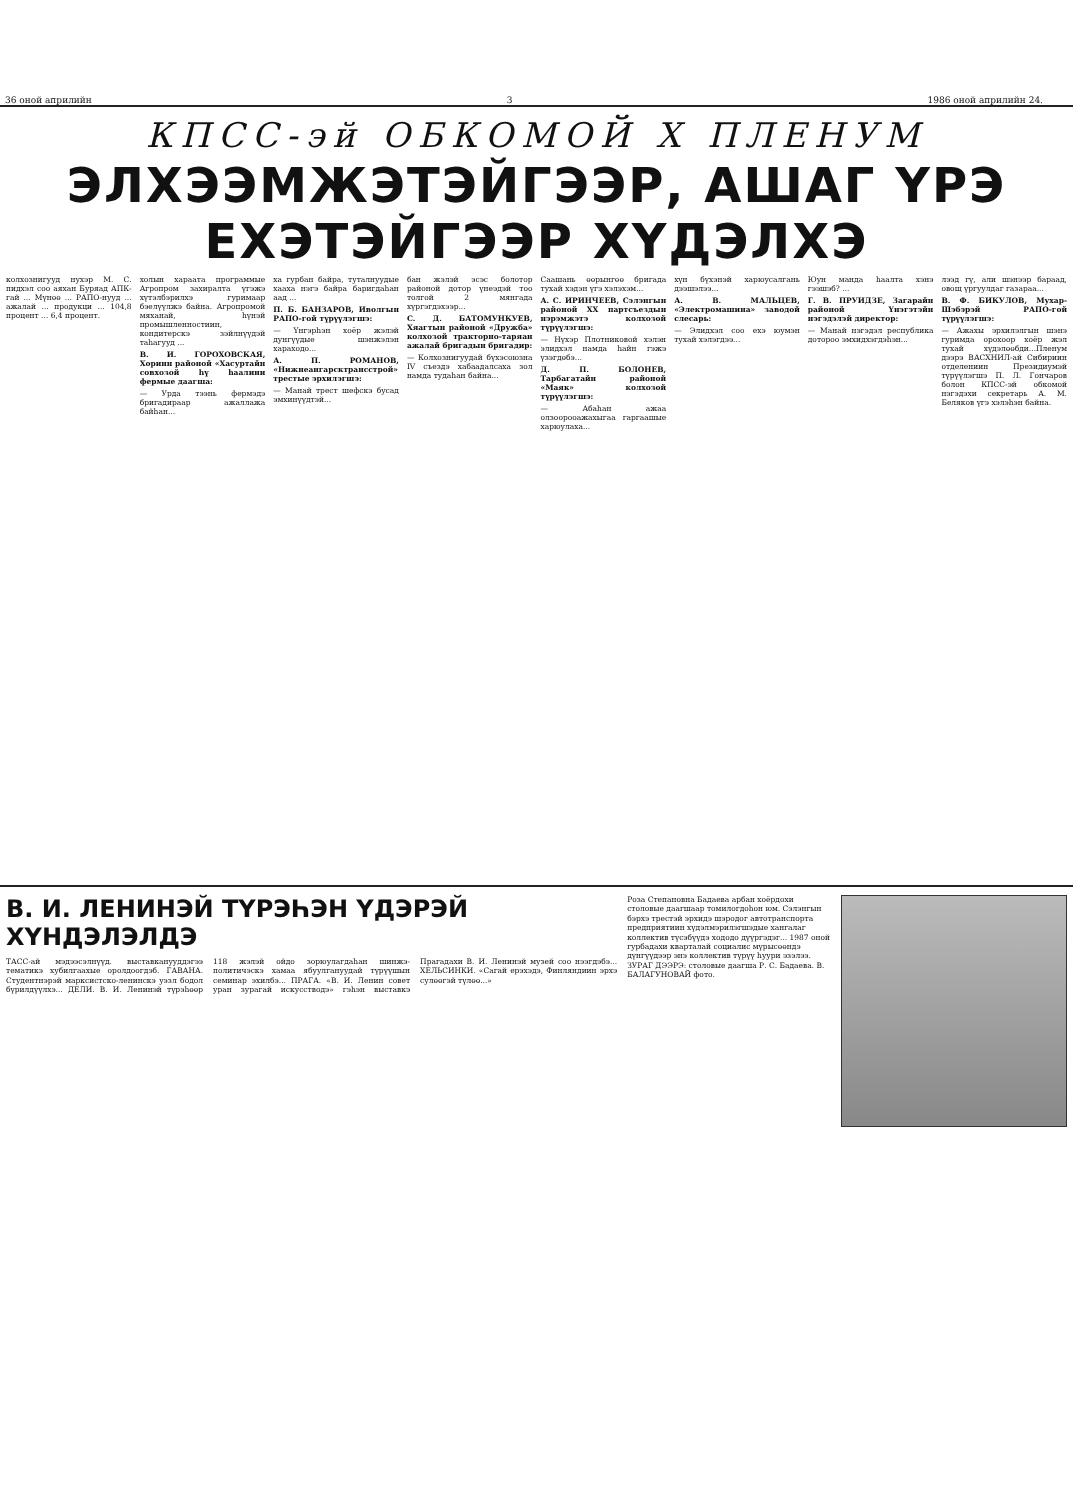36 оной априлийн 3 1986 оной априлийн 24.
КПСС-эй ОБКОМОЙ Х ПЛЕНУМ
ЭЛХЭЭМЖЭТЭЙГЭЭР, АШАГ ҮРЭ ЕХЭТЭЙГЭЭР ХҮДЭЛХЭ
колхознигууд нухэр М. С. пидхэл соо аяхан Буряад АПК-гай ... Мүнөө ... РАПО-нууд ... ажалай ... продукци ... 104,8 процент ... 6,4 процент.
холын хараата программые Агропром захиралта үгэжэ хүтэлбэрилхэ гуримаар бэелүүлжэ байна. Агропромой мяханай, һүнэй промышленностиин, кондитерскэ зэйлнүүдэй таһагууд ...
В. И. ГОРОХОВСКАЯ, Хоринн районой «Хасуртайн совхозой һү һаалини фермые даагша:
— Урда тээнь фермэдэ бригадираар ажаллажа байһан...
ха гурбан байра, туталнуудые хааха нэгэ байра баригдаһан аад ...
П. Б. БАНЗАРОВ, Иволгын РАПО-гой түрүүлэгшэ:
— Үнгэрһэн хоёр жэлэй дунгүүдые шэнжэлэн хараходо...
А. П. РОМАНОВ, «Нижнеангарсктрансстрой» трестые эрхилэгшэ:
— Манай трест шефскэ бусад эмхинүүдтэй...
бан жэлэй эсэс болотор районой дотор үнеэдэй тоо толгой 2 мянгада хүргэгдэхээр...
С. Д. БАТОМУНКУЕВ, Хяагтын районой «Дружба» колхозой тракторно-таряан ажалай бригадын бригадир:
— Колхознигуудай бүхэсоюзна IV съездэ хабаадалсаха зол намда тудаһан байна...
Саашань өөрынгөө бригада тухай хэдэн үгэ хэлэхэм...
А. С. ИРИНЧЕЕВ, Сэлэнгын районой XX партсъездын нэрэмжэтэ колхозой түрүүлэгшэ:
— Нүхэр Плотниковой хэлэн элидхэл намда һайн гэжэ үзэгдөбэ...
Д. П. БОЛОНЕВ, Тарбагатайн районой «Маяк» колхозой түрүүлэгшэ:
— Абаһан ажаа олзоорооажахыгаа гаргаашые харюулаха...
хүн бүхэнэй харюусалгань дээшэлээ...
А. В. МАЛЬЦЕВ, «Электромашина» заводой слесарь:
— Элидхэл соо ехэ юумэн тухай хэлэгдээ...
Юун манда һаалта хэнэ гээшэб? ...
Г. В. ПРУИДЗЕ, Загарайн районой Үнэгэтэйн нэгэдэлэй директор:
— Манай нэгэдэл республика дотороо эмхидхэгдэһэн...
лээд гү, али шэнээр бараад, овощ үргуулдаг газараа...
В. Ф. БИКУЛОВ, Мухар-Шэбэрэй РАПО-гой түрүүлэгшэ:
— Ажахы эрхилэлгын шэнэ гуримда орохоор хоёр жэл тухай хүдэлөөбди...Пленум дээрэ ВАСХНИЛ-ай Сибириин отделениин Президиумэй түрүүлэгшэ П. Л. Гончаров болон КПСС-эй обкомой нэгэдэхи секретарь А. М. Беляков үгэ хэлэһэн байна.
В. И. ЛЕНИНЭЙ ТҮРЭҺЭН ҮДЭРЭЙ ХҮНДЭЛЭЛДЭ
ТАСС-ай мэдээсэлнүүд. выставканууддэгээ тематикэ хубилгаахые оролдоогдэб. ГАВАНА. Студентнэрэй марксистско-ленинскэ уэзл бодол бүрилдүүлхэ... ДЕЛИ. В. И. Ленинэй түрэһөөр 118 жэлэй ойдо зорюулагдаһан шинжэ-политичэскэ хамаа ябуулгануудай түрүүшын семинар эхилбэ... ПРАГА. «В. И. Ленин совет уран зурагай искусстводэ» гэһэн выставкэ Прагадахи В. И. Ленинэй музей соо нээгдэбэ... ХЕЛЬСИНКИ. «Сагай ерэхэдэ, Финляндиин эрхэ сулөөгэй түлөө...»
Роза Степановна Бадаева арбан хоёрдохи столовые даагшаар томилогдоһон юм. Сэлэнгын бэрхэ трестэй эрхидэ шэродог автотранспорта предприятиин хүдэлмэрилэгшэдые хангалаг коллектив түсэбүүдэ хододо дүүргэдэг... 1987 оной гурбадахи кварталай социалис мүрысөөндэ дүнгүүдээр энэ коллектив түрүү һуури эзэлээ. ЗУРАГ ДЭЭРЭ: столовые даагша Р. С. Бадаева. В. БАЛАГУНОВАЙ фото.